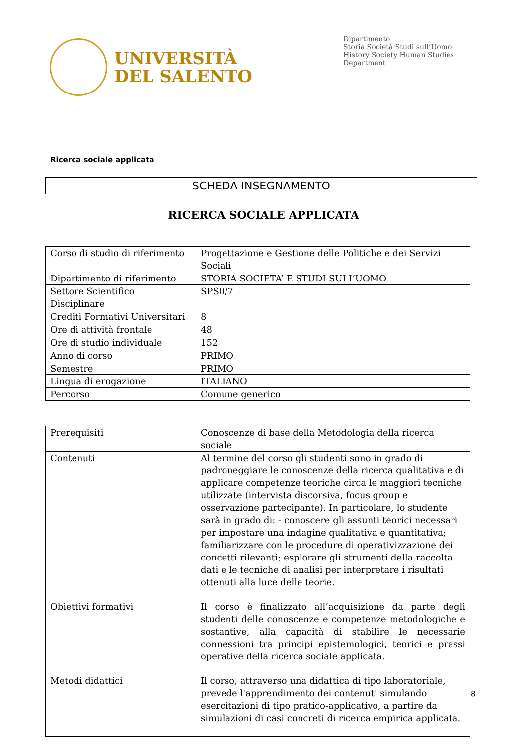UNIVERSITÀ
DEL SALENTO
Dipartimento
Storia Società Studi sull’Uomo
History Society Human Studies
Department
Ricerca sociale applicata
SCHEDA INSEGNAMENTO
RICERCA SOCIALE APPLICATA
| Corso di studio di riferimento | Progettazione e Gestione delle Politiche e dei Servizi Sociali |
| Dipartimento di riferimento | STORIA SOCIETA’ E STUDI SULL’UOMO |
| Settore Scientifico Disciplinare | SPS0/7 |
| Crediti Formativi Universitari | 8 |
| Ore di attività frontale | 48 |
| Ore di studio individuale | 152 |
| Anno di corso | PRIMO |
| Semestre | PRIMO |
| Lingua di erogazione | ITALIANO |
| Percorso | Comune generico |
| Prerequisiti | Conoscenze di base della Metodologia della ricerca sociale |
| Contenuti | Al termine del corso gli studenti sono in grado di padroneggiare le conoscenze della ricerca qualitativa e di applicare competenze teoriche circa le maggiori tecniche utilizzate (intervista discorsiva, focus group e osservazione partecipante). In particolare, lo studente sarà in grado di: - conoscere gli assunti teorici necessari per impostare una indagine qualitativa e quantitativa; familiarizzare con le procedure di operativizzazione dei concetti rilevanti; esplorare gli strumenti della raccolta dati e le tecniche di analisi per interpretare i risultati ottenuti alla luce delle teorie. |
| Obiettivi formativi | Il corso è finalizzato all’acquisizione da parte degli studenti delle conoscenze e competenze metodologiche e sostantive, alla capacità di stabilire le necessarie connessioni tra principi epistemologici, teorici e prassi operative della ricerca sociale applicata. |
| Metodi didattici | Il corso, attraverso una didattica di tipo laboratoriale, prevede l'apprendimento dei contenuti simulando esercitazioni di tipo pratico-applicativo, a partire da simulazioni di casi concreti di ricerca empirica applicata. |
8